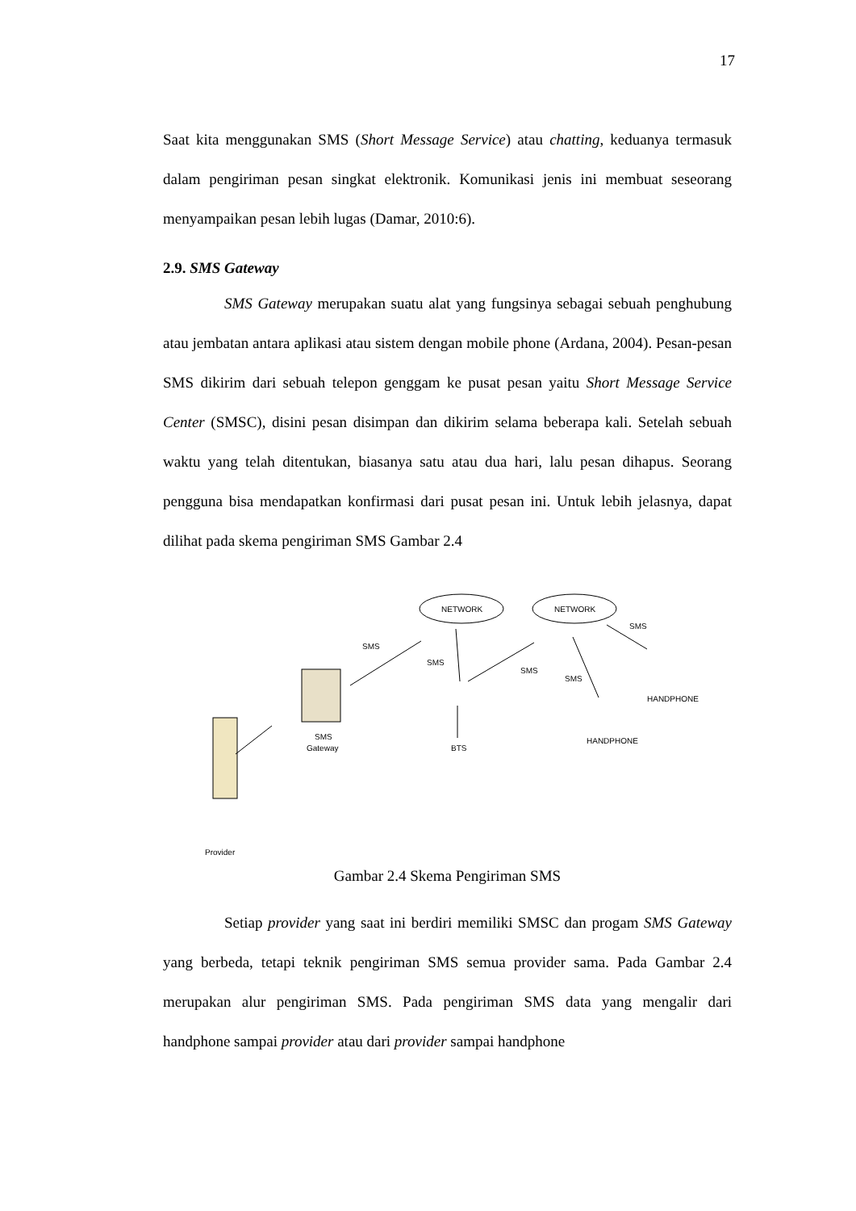17
Saat kita menggunakan SMS (Short Message Service) atau chatting, keduanya termasuk dalam pengiriman pesan singkat elektronik. Komunikasi jenis ini membuat seseorang menyampaikan pesan lebih lugas (Damar, 2010:6).
2.9. SMS Gateway
SMS Gateway merupakan suatu alat yang fungsinya sebagai sebuah penghubung atau jembatan antara aplikasi atau sistem dengan mobile phone (Ardana, 2004). Pesan-pesan SMS dikirim dari sebuah telepon genggam ke pusat pesan yaitu Short Message Service Center (SMSC), disini pesan disimpan dan dikirim selama beberapa kali. Setelah sebuah waktu yang telah ditentukan, biasanya satu atau dua hari, lalu pesan dihapus. Seorang pengguna bisa mendapatkan konfirmasi dari pusat pesan ini. Untuk lebih jelasnya, dapat dilihat pada skema pengiriman SMS Gambar 2.4
NETWORK
NETWORK
SMS
Gateway
Provider
BTS
HANDPHONE
HANDPHONE
SMS
SMS
SMS
SMS
SMS
Gambar 2.4 Skema Pengiriman SMS
Setiap provider yang saat ini berdiri memiliki SMSC dan progam SMS Gateway yang berbeda, tetapi teknik pengiriman SMS semua provider sama. Pada Gambar 2.4 merupakan alur pengiriman SMS. Pada pengiriman SMS data yang mengalir dari handphone sampai provider atau dari provider sampai handphone